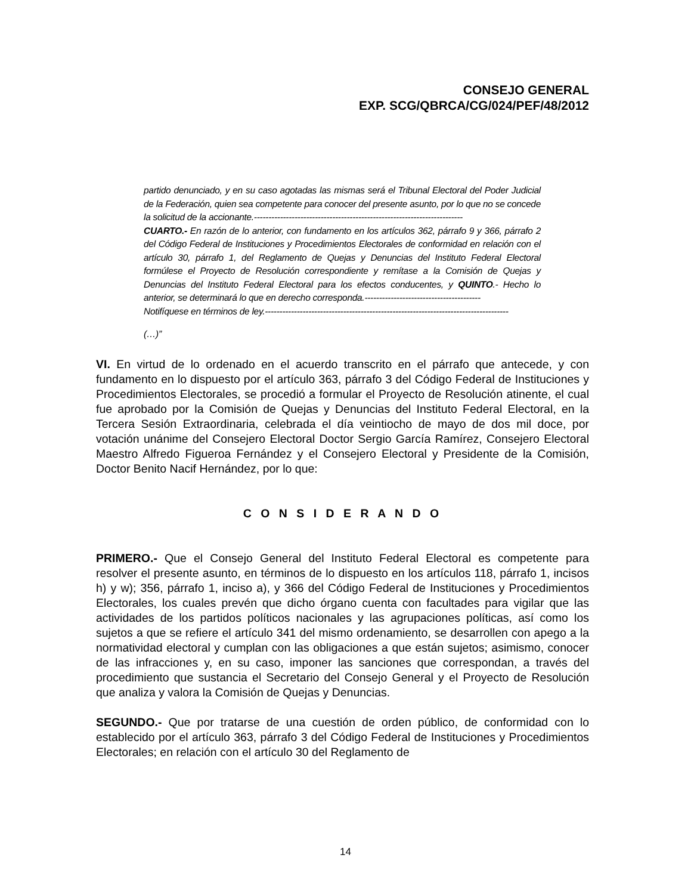CONSEJO GENERAL
EXP. SCG/QBRCA/CG/024/PEF/48/2012
partido denunciado, y en su caso agotadas las mismas será el Tribunal Electoral del Poder Judicial de la Federación, quien sea competente para conocer del presente asunto, por lo que no se concede la solicitud de la accionante.------------------------------------------------------------------------
CUARTO.- En razón de lo anterior, con fundamento en los artículos 362, párrafo 9 y 366, párrafo 2 del Código Federal de Instituciones y Procedimientos Electorales de conformidad en relación con el artículo 30, párrafo 1, del Reglamento de Quejas y Denuncias del Instituto Federal Electoral formúlese el Proyecto de Resolución correspondiente y remítase a la Comisión de Quejas y Denuncias del Instituto Federal Electoral para los efectos conducentes, y QUINTO.- Hecho lo anterior, se determinará lo que en derecho corresponda.----------------------------------------
Notifíquese en términos de ley.------------------------------------------------------------------------------------
(…)”
VI. En virtud de lo ordenado en el acuerdo transcrito en el párrafo que antecede, y con fundamento en lo dispuesto por el artículo 363, párrafo 3 del Código Federal de Instituciones y Procedimientos Electorales, se procedió a formular el Proyecto de Resolución atinente, el cual fue aprobado por la Comisión de Quejas y Denuncias del Instituto Federal Electoral, en la Tercera Sesión Extraordinaria, celebrada el día veintiocho de mayo de dos mil doce, por votación unánime del Consejero Electoral Doctor Sergio García Ramírez, Consejero Electoral Maestro Alfredo Figueroa Fernández y el Consejero Electoral y Presidente de la Comisión, Doctor Benito Nacif Hernández, por lo que:
C O N S I D E R A N D O
PRIMERO.- Que el Consejo General del Instituto Federal Electoral es competente para resolver el presente asunto, en términos de lo dispuesto en los artículos 118, párrafo 1, incisos h) y w); 356, párrafo 1, inciso a), y 366 del Código Federal de Instituciones y Procedimientos Electorales, los cuales prevén que dicho órgano cuenta con facultades para vigilar que las actividades de los partidos políticos nacionales y las agrupaciones políticas, así como los sujetos a que se refiere el artículo 341 del mismo ordenamiento, se desarrollen con apego a la normatividad electoral y cumplan con las obligaciones a que están sujetos; asimismo, conocer de las infracciones y, en su caso, imponer las sanciones que correspondan, a través del procedimiento que sustancia el Secretario del Consejo General y el Proyecto de Resolución que analiza y valora la Comisión de Quejas y Denuncias.
SEGUNDO.- Que por tratarse de una cuestión de orden público, de conformidad con lo establecido por el artículo 363, párrafo 3 del Código Federal de Instituciones y Procedimientos Electorales; en relación con el artículo 30 del Reglamento de
14